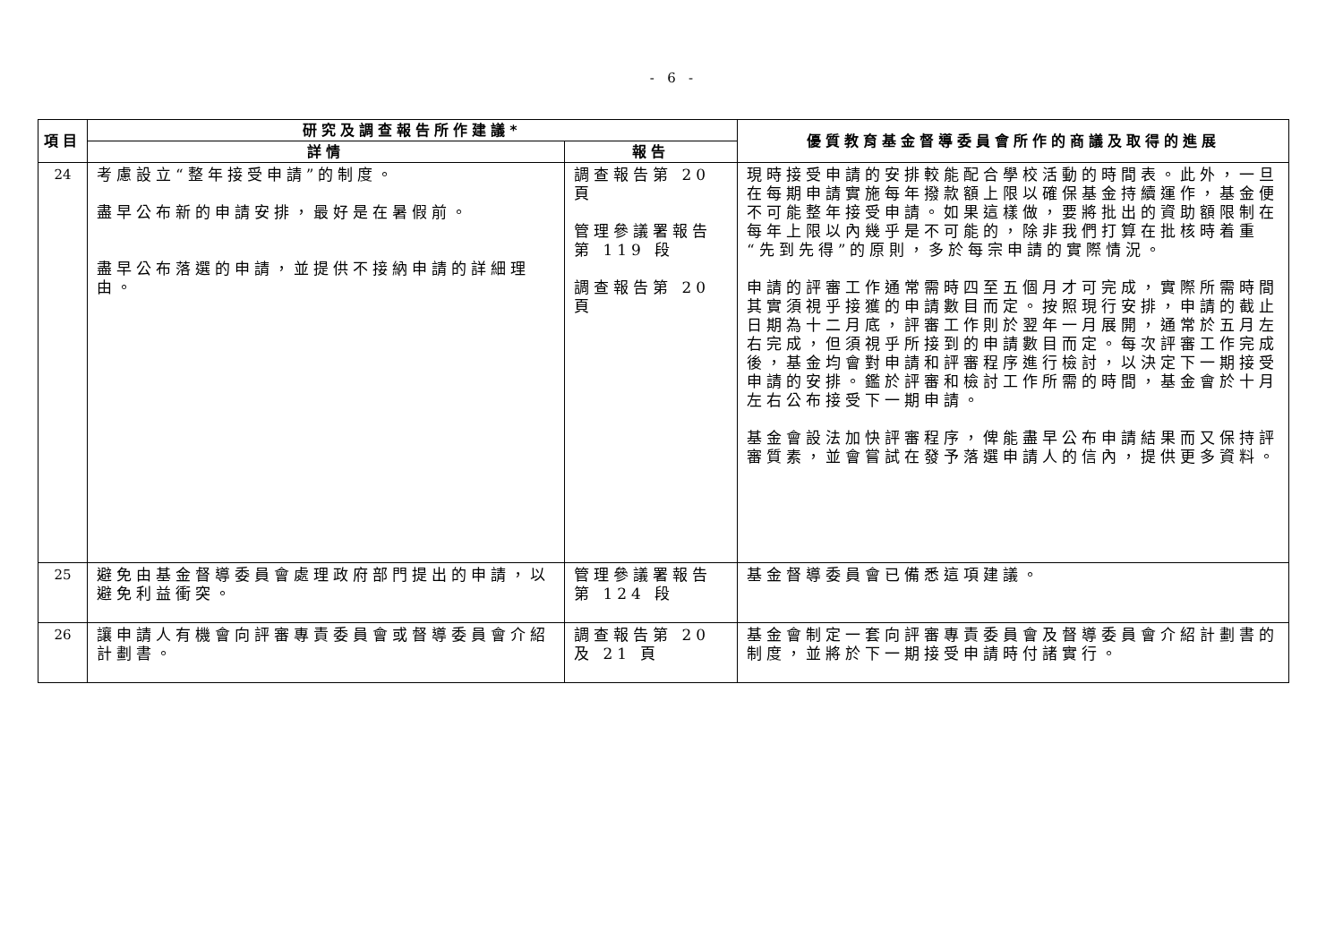- 6 -
| 項目 | 研究及調查報告所作建議* | | 優質教育基金督導委員會所作的商議及取得的進展 |
| --- | --- | --- | --- |
| | 詳情 | 報告 | |
| 24 | 考慮設立“整年接受申請”的制度。 盡早公布新的申請安排，最好是在暑假前。 盡早公布落選的申請，並提供不接納申請的詳細理由。 | 調查報告第 20 頁 管理參議署報告第 119 段 調查報告第 20 頁 | 現時接受申請的安排較能配合學校活動的時間表。此外，一旦在每期申請實施每年撥款額上限以確保基金持續運作，基金便不可能整年接受申請。如果這樣做，要將批出的資助額限制在每年上限以內幾乎是不可能的，除非我們打算在批核時着重“先到先得”的原則，多於每宗申請的實際情況。 申請的評審工作通常需時四至五個月才可完成，實際所需時間其實須視乎接獲的申請數目而定。按照現行安排，申請的截止日期為十二月底，評審工作則於翌年一月展開，通常於五月左右完成，但須視乎所接到的申請數目而定。每次評審工作完成後，基金均會對申請和評審程序進行檢討，以決定下一期接受申請的安排。鑑於評審和檢討工作所需的時間，基金會於十月左右公布接受下一期申請。 基金會設法加快評審程序，俾能盡早公布申請結果而又保持評審質素，並會嘗試在發予落選申請人的信內，提供更多資料。 |
| 25 | 避免由基金督導委員會處理政府部門提出的申請，以避免利益衝突。 | 管理參議署報告第 124 段 | 基金督導委員會已備悉這項建議。 |
| 26 | 讓申請人有機會向評審專責委員會或督導委員會介紹計劃書。 | 調查報告第 20 及 21 頁 | 基金會制定一套向評審專責委員會及督導委員會介紹計劃書的制度，並將於下一期接受申請時付諸實行。 |